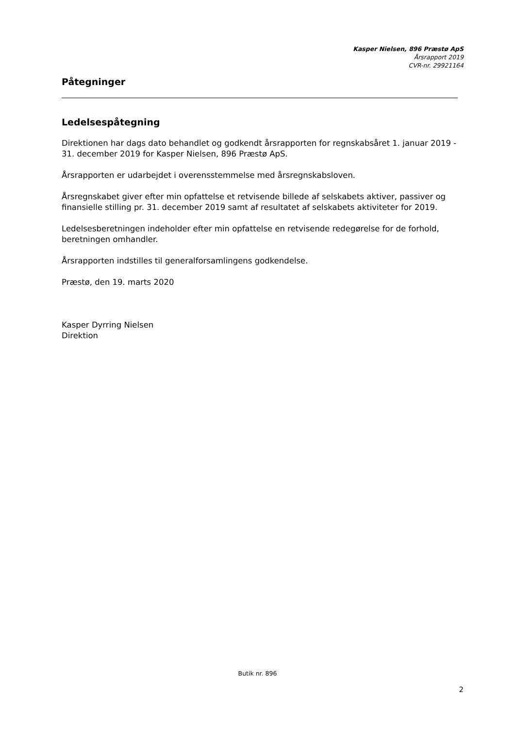Kasper Nielsen, 896 Præstø ApS
Årsrapport 2019
CVR-nr. 29921164
Påtegninger
Ledelsespåtegning
Direktionen har dags dato behandlet og godkendt årsrapporten for regnskabsåret 1. januar 2019 - 31. december 2019 for Kasper Nielsen, 896 Præstø ApS.
Årsrapporten er udarbejdet i overensstemmelse med årsregnskabsloven.
Årsregnskabet giver efter min opfattelse et retvisende billede af selskabets aktiver, passiver og finansielle stilling pr. 31. december 2019 samt af resultatet af selskabets aktiviteter for 2019.
Ledelsesberetningen indeholder efter min opfattelse en retvisende redegørelse for de forhold, beretningen omhandler.
Årsrapporten indstilles til generalforsamlingens godkendelse.
Præstø, den 19. marts 2020
Kasper Dyrring Nielsen
Direktion
Butik nr. 896
2